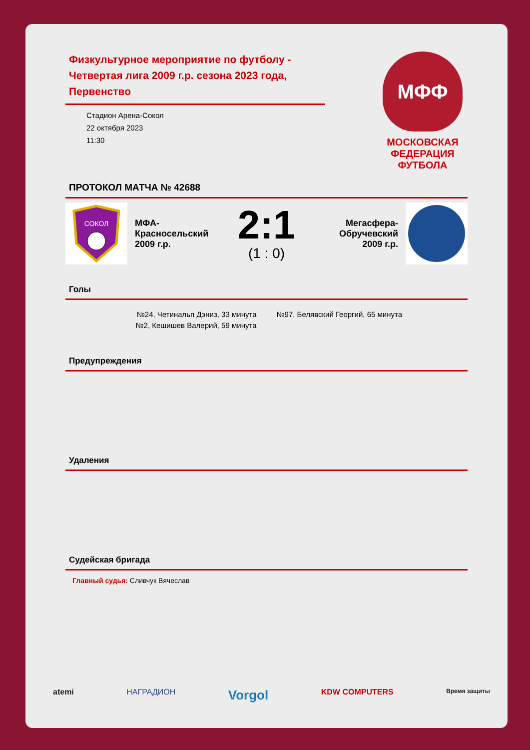Физкультурное мероприятие по футболу - Четвертая лига 2009 г.р. сезона 2023 года, Первенство
Стадион Арена-Сокол
22 октября 2023
11:30
МФФ
МОСКОВСКАЯ ФЕДЕРАЦИЯ ФУТБОЛА
ПРОТОКОЛ МАТЧА № 42688
СОКОЛ
МФА-Красносельский 2009 г.р.
2:1
(1 : 0)
Мегасфера-Обручевский 2009 г.р.
Голы
№24, Четинальп Дэниз, 33 минута
№2, Кешишев Валерий, 59 минута
№97, Белявский Георгий, 65 минута
Предупреждения
Удаления
Судейская бригада
Главный судья: Сливчук Вячеслав
atemi НАГРАДИОН Vorgol KDW COMPUTERS Время защиты